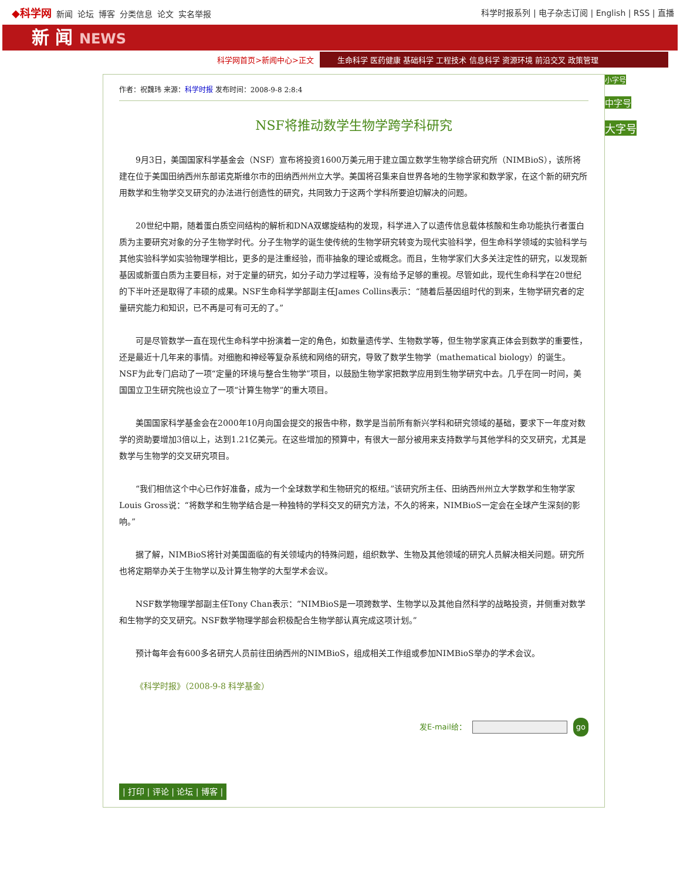◆科学网 新闻 论坛 博客 分类信息 论文 实名举报
科学时报系列 | 电子杂志订阅 | English | RSS | 直播
新 闻 NEWS
科学网首页>新闻中心>正文
生命科学 医药健康 基础科学 工程技术 信息科学 资源环境 前沿交叉 政策管理
作者：祝魏玮 来源：科学时报 发布时间：2008-9-8 2:8:4
NSF将推动数学生物学跨学科研究
9月3日，美国国家科学基金会（NSF）宣布将投资1600万美元用于建立国立数学生物学综合研究所（NIMBioS），该所将建在位于美国田纳西州东部诺克斯维尔市的田纳西州州立大学。美国将召集来自世界各地的生物学家和数学家，在这个新的研究所用数学和生物学交叉研究的办法进行创造性的研究，共同致力于这两个学科所要迫切解决的问题。
20世纪中期，随着蛋白质空间结构的解析和DNA双螺旋结构的发现，科学进入了以遗传信息载体核酸和生命功能执行者蛋白质为主要研究对象的分子生物学时代。分子生物学的诞生使传统的生物学研究转变为现代实验科学，但生命科学领域的实验科学与其他实验科学如实验物理学相比，更多的是注重经验，而非抽象的理论或概念。而且，生物学家们大多关注定性的研究，以发现新基因或新蛋白质为主要目标，对于定量的研究，如分子动力学过程等，没有给予足够的重视。尽管如此，现代生命科学在20世纪的下半叶还是取得了丰硕的成果。NSF生命科学学部副主任James Collins表示：“随着后基因组时代的到来，生物学研究者的定量研究能力和知识，已不再是可有可无的了。”
可是尽管数学一直在现代生命科学中扮演着一定的角色，如数量遗传学、生物数学等，但生物学家真正体会到数学的重要性，还是最近十几年来的事情。对细胞和神经等复杂系统和网络的研究，导致了数学生物学（mathematical biology）的诞生。NSF为此专门启动了一项“定量的环境与整合生物学”项目，以鼓励生物学家把数学应用到生物学研究中去。几乎在同一时间，美国国立卫生研究院也设立了一项“计算生物学”的重大项目。
美国国家科学基金会在2000年10月向国会提交的报告中称，数学是当前所有新兴学科和研究领域的基础，要求下一年度对数学的资助要增加3倍以上，达到1.21亿美元。在这些增加的预算中，有很大一部分被用来支持数学与其他学科的交叉研究，尤其是数学与生物学的交叉研究项目。
“我们相信这个中心已作好准备，成为一个全球数学和生物研究的枢纽。”该研究所主任、田纳西州州立大学数学和生物学家Louis Gross说：“将数学和生物学结合是一种独特的学科交叉的研究方法，不久的将来，NIMBioS一定会在全球产生深刻的影响。”
据了解，NIMBioS将针对美国面临的有关领域内的特殊问题，组织数学、生物及其他领域的研究人员解决相关问题。研究所也将定期举办关于生物学以及计算生物学的大型学术会议。
NSF数学物理学部副主任Tony Chan表示：“NIMBioS是一项跨数学、生物学以及其他自然科学的战略投资，并侧重对数学和生物学的交叉研究。NSF数学物理学部会积极配合生物学部认真完成这项计划。”
预计每年会有600多名研究人员前往田纳西州的NIMBioS，组成相关工作组或参加NIMBioS举办的学术会议。
《科学时报》（2008-9-8 科学基金）
发E-mail给： go
| 打印 | 评论 | 论坛 | 博客 |
小字号
中字号
大字号